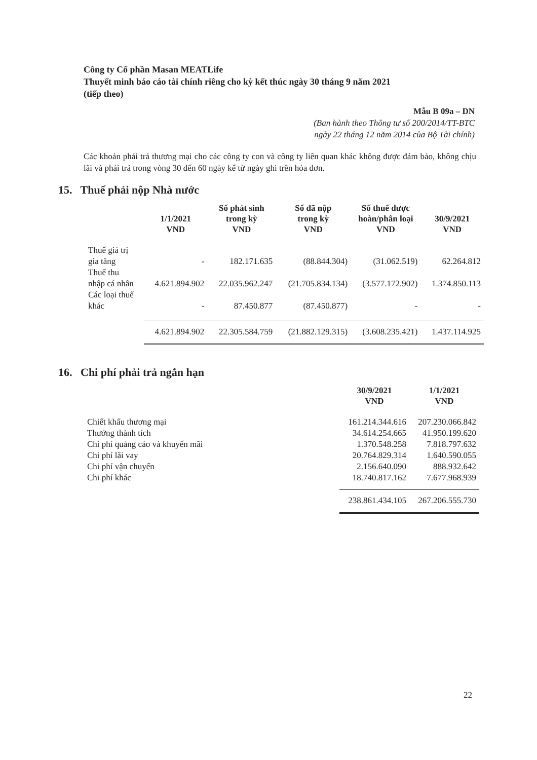Công ty Cổ phần Masan MEATLife
Thuyết minh báo cáo tài chính riêng cho kỳ kết thúc ngày 30 tháng 9 năm 2021
(tiếp theo)
Mẫu B 09a – DN
(Ban hành theo Thông tư số 200/2014/TT-BTC
ngày 22 tháng 12 năm 2014 của Bộ Tài chính)
Các khoản phải trả thương mại cho các công ty con và công ty liên quan khác không được đảm bảo, không chịu lãi và phải trả trong vòng 30 đến 60 ngày kể từ ngày ghi trên hóa đơn.
15. Thuế phải nộp Nhà nước
| | 1/1/2021 VND | Số phát sinh trong kỳ VND | Số đã nộp trong kỳ VND | Số thuế được hoàn/phân loại VND | 30/9/2021 VND |
| --- | --- | --- | --- | --- | --- |
| Thuế giá trị gia tăng | - | 182.171.635 | (88.844.304) | (31.062.519) | 62.264.812 |
| Thuế thu nhập cá nhân | 4.621.894.902 | 22.035.962.247 | (21.705.834.134) | (3.577.172.902) | 1.374.850.113 |
| Các loại thuế khác | - | 87.450.877 | (87.450.877) | - | - |
| | 4.621.894.902 | 22.305.584.759 | (21.882.129.315) | (3.608.235.421) | 1.437.114.925 |
16. Chi phí phải trả ngắn hạn
| | 30/9/2021 VND | 1/1/2021 VND |
| --- | --- | --- |
| Chiết khấu thương mại | 161.214.344.616 | 207.230.066.842 |
| Thưởng thành tích | 34.614.254.665 | 41.950.199.620 |
| Chi phí quảng cáo và khuyến mãi | 1.370.548.258 | 7.818.797.632 |
| Chi phí lãi vay | 20.764.829.314 | 1.640.590.055 |
| Chi phí vận chuyển | 2.156.640.090 | 888.932.642 |
| Chi phí khác | 18.740.817.162 | 7.677.968.939 |
| | 238.861.434.105 | 267.206.555.730 |
22